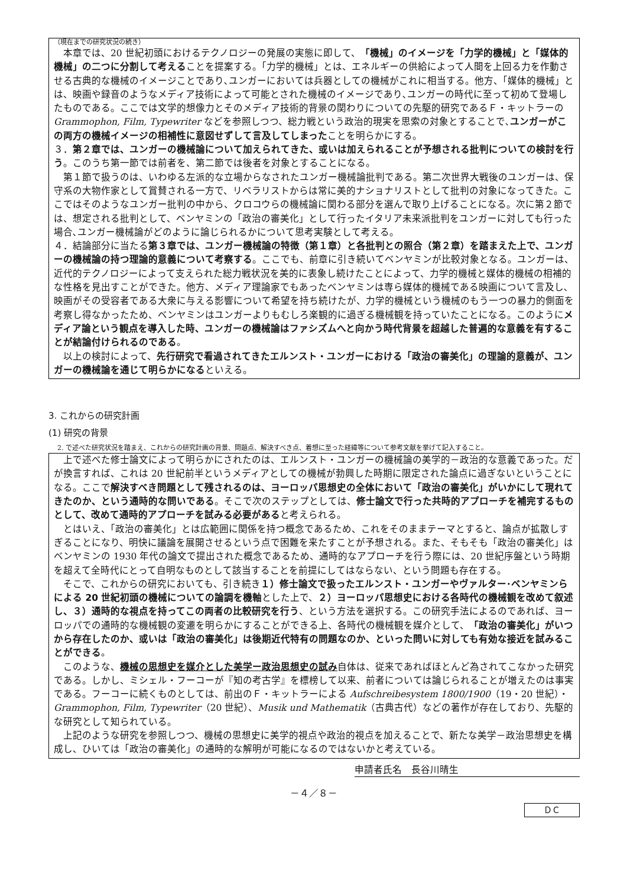（現在までの研究状況の続き）
　本章では、20 世紀初頭におけるテクノロジーの発展の実態に即して、「機械」のイメージを「力学的機械」と「媒体的機械」の二つに分割して考えることを提案する。「力学的機械」とは、エネルギーの供給によって人間を上回る力を作動させる古典的な機械のイメージことであり､ユンガーにおいては兵器としての機械がこれに相当する。他方、「媒体的機械」とは、映画や録音のようなメディア技術によって可能とされた機械のイメージであり､ユンガーの時代に至って初めて登場したものである。ここでは文学的想像力とそのメディア技術的背景の関わりについての先駆的研究であるＦ・キットラーの Grammophon, Film, Typewriter などを参照しつつ、総力戦という政治的現実を思索の対象とすることで､ユンガーがこの両方の機械イメージの相補性に意図せずして言及してしまったことを明らかにする。
３．第２章では、ユンガーの機械論について加えられてきた、或いは加えられることが予想される批判についての検討を行う。このうち第一節では前者を、第二節では後者を対象とすることになる。
　第１節で扱うのは、いわゆる左派的な立場からなされたユンガー機械論批判である。第二次世界大戦後のユンガーは、保守系の大物作家として賞賛される一方で、リベラリストからは常に美的ナショナリストとして批判の対象になってきた。ここではそのようなユンガー批判の中から、クロコウらの機械論に関わる部分を選んで取り上げることになる。次に第２節では、想定される批判として、ベンヤミンの「政治の審美化」として行ったイタリア未来派批判をユンガーに対しても行った場合､ユンガー機械論がどのように論じられるかについて思考実験として考える。
４．結論部分に当たる第３章では、ユンガー機械論の特徴（第１章）と各批判との照合（第２章）を踏まえた上で、ユンガーの機械論の持つ理論的意義について考察する。ここでも、前章に引き続いてベンヤミンが比較対象となる。ユンガーは、近代的テクノロジーによって支えられた総力戦状況を美的に表象し続けたことによって、力学的機械と媒体的機械の相補的な性格を見出すことができた。他方、メディア理論家でもあったベンヤミンは専ら媒体的機械である映画について言及し､映画がその受容者である大衆に与える影響について希望を持ち続けたが、力学的機械という機械のもう一つの暴力的側面を考察し得なかったため、ベンヤミンはユンガーよりもむしろ楽観的に過ぎる機械観を持っていたことになる。このようにメディア論という観点を導入した時、ユンガーの機械論はファシズムへと向かう時代背景を超越した普遍的な意義を有することが結論付けられるのである。
　以上の検討によって、先行研究で看過されてきたエルンスト・ユンガーにおける「政治の審美化」の理論的意義が、ユンガーの機械論を通じて明らかになるといえる。
3. これからの研究計画
(1) 研究の背景
　2. で述べた研究状況を踏まえ、これからの研究計画の背景、問題点、解決すべき点、着想に至った経緯等について参考文献を挙げて記入すること。
　上で述べた修士論文によって明らかにされたのは、エルンスト・ユンガーの機械論の美学的－政治的な意義であった。だが換言すれば、これは 20 世紀前半というメディアとしての機械が勃興した時期に限定された論点に過ぎないということになる。ここで解決すべき問題として残されるのは、ヨーロッパ思想史の全体において「政治の審美化」がいかにして現れてきたのか、という通時的な問いである。そこで次のステップとしては、修士論文で行った共時的アプローチを補完するものとして、改めて通時的アプローチを試みる必要があると考えられる。
　とはいえ、「政治の審美化」とは広範囲に関係を持つ概念であるため、これをそのままテーマとすると、論点が拡散しすぎることになり、明快に議論を展開させるという点で困難を来たすことが予想される。また、そもそも「政治の審美化」はベンヤミンの 1930 年代の論文で提出された概念であるため、通時的なアプローチを行う際には、20 世紀序盤という時期を超えて全時代にとって自明なものとして該当することを前提にしてはならない、という問題も存在する。
　そこで、これからの研究においても、引き続き１）修士論文で扱ったエルンスト・ユンガーやヴァルター･ベンヤミンらによる 20 世紀初頭の機械についての論調を機軸とした上で、２）ヨーロッパ思想史における各時代の機械観を改めて叙述し、３）通時的な視点を持ってこの両者の比較研究を行う、という方法を選択する。この研究手法によるのであれば、ヨーロッパでの通時的な機械観の変遷を明らかにすることができる上、各時代の機械観を媒介として、「政治の審美化」がいつから存在したのか、或いは「政治の審美化」は後期近代特有の問題なのか、といった問いに対しても有効な接近を試みることができる。
　このような、機械の思想史を媒介とした美学ー政治思想史の試み自体は、従来であればほとんど為されてこなかった研究である。しかし、ミシェル・フーコーが『知の考古学』を標榜して以来、前者については論じられることが増えたのは事実である。フーコーに続くものとしては、前出のＦ・キットラーによる Aufschreibesystem 1800/1900（19・20 世紀）・Grammophon, Film, Typewriter（20 世紀）、Musik und Mathematik（古典古代）などの著作が存在しており、先駆的な研究として知られている。
　上記のような研究を参照しつつ、機械の思想史に美学的視点や政治的視点を加えることで、新たな美学－政治思想史を構成し、ひいては「政治の審美化」の通時的な解明が可能になるのではないかと考えている。
申請者氏名　長谷川晴生
－４／８－
ＤＣ